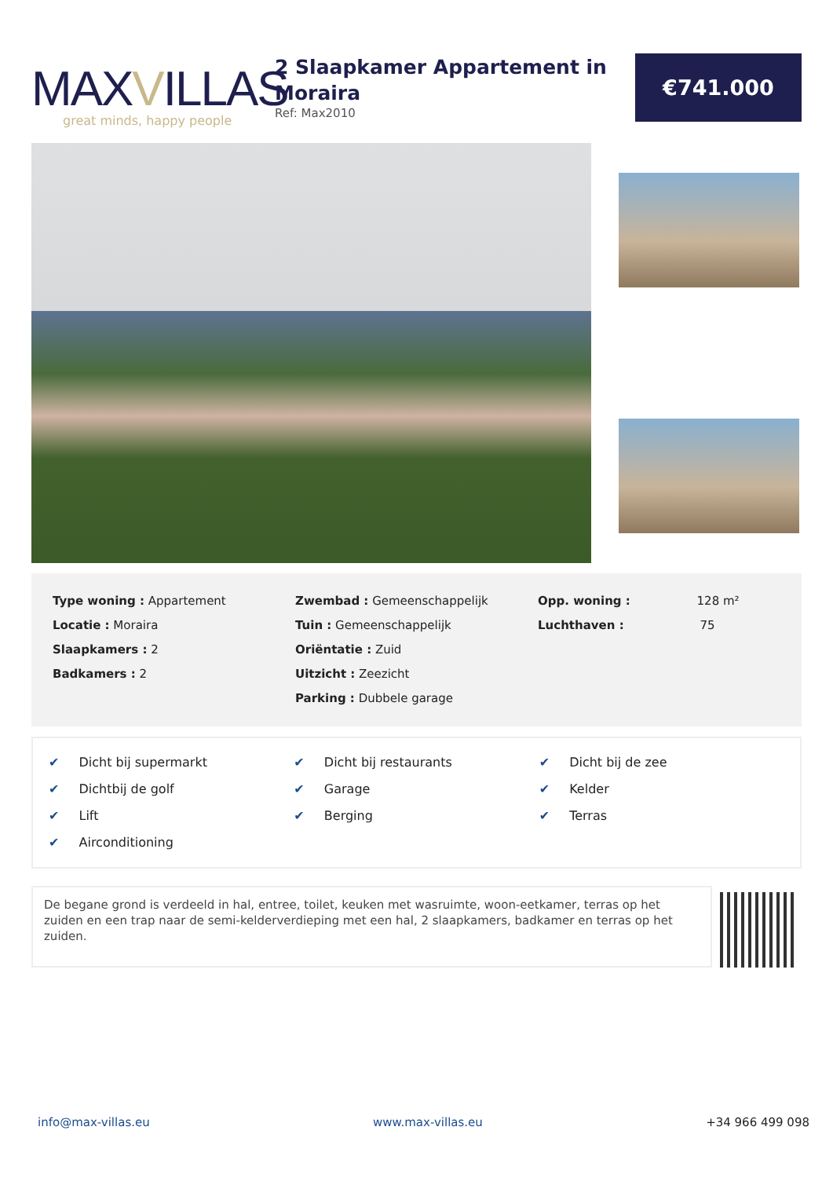MAXVILLAS
great minds, happy people
2 Slaapkamer Appartement in Moraira
Ref: Max2010
€741.000
Type woning : Appartement
Locatie : Moraira
Slaapkamers : 2
Badkamers : 2
Zwembad : Gemeenschappelijk
Tuin : Gemeenschappelijk
Oriëntatie : Zuid
Uitzicht : Zeezicht
Parking : Dubbele garage
Opp. woning : 128 m²
Luchthaven : 75
✔ Dicht bij supermarkt
✔ Dichtbij de golf
✔ Lift
✔ Airconditioning
✔ Dicht bij restaurants
✔ Garage
✔ Berging
✔ Dicht bij de zee
✔ Kelder
✔ Terras
De begane grond is verdeeld in hal, entree, toilet, keuken met wasruimte, woon-eetkamer, terras op het zuiden en een trap naar de semi-kelderverdieping met een hal, 2 slaapkamers, badkamer en terras op het zuiden.
info@max-villas.eu www.max-villas.eu +34 966 499 098